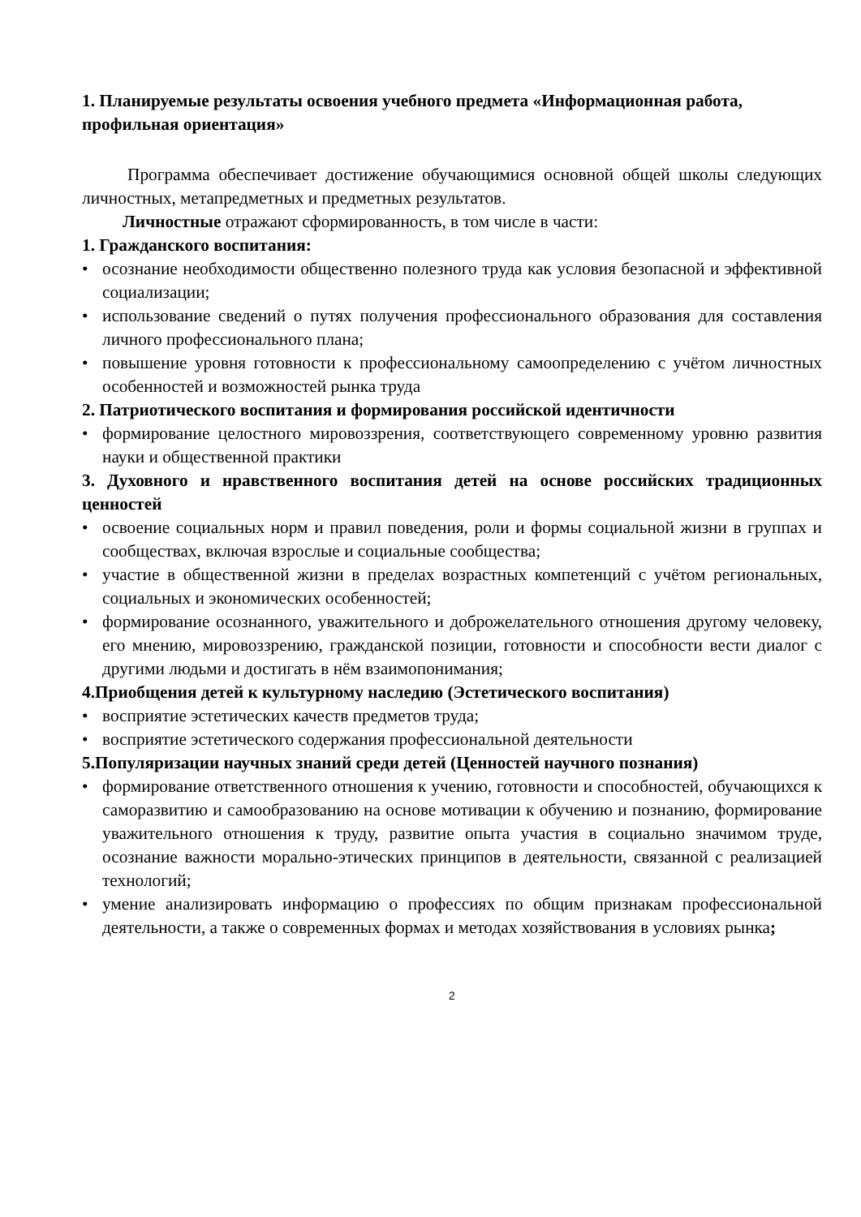1. Планируемые результаты освоения учебного предмета «Информационная работа, профильная ориентация»
Программа обеспечивает достижение обучающимися основной общей школы следующих личностных, метапредметных и предметных результатов.
Личностные отражают сформированность, в том числе в части:
1. Гражданского воспитания:
• осознание необходимости общественно полезного труда как условия безопасной и эффективной социализации;
• использование сведений о путях получения профессионального образования для составления личного профессионального плана;
• повышение уровня готовности к профессиональному самоопределению с учётом личностных особенностей и возможностей рынка труда
2. Патриотического воспитания и формирования российской идентичности
• формирование целостного мировоззрения, соответствующего современному уровню развития науки и общественной практики
3. Духовного и нравственного воспитания детей на основе российских традиционных ценностей
• освоение социальных норм и правил поведения, роли и формы социальной жизни в группах и сообществах, включая взрослые и социальные сообщества;
• участие в общественной жизни в пределах возрастных компетенций с учётом региональных, социальных и экономических особенностей;
• формирование осознанного, уважительного и доброжелательного отношения другому человеку, его мнению, мировоззрению, гражданской позиции, готовности и способности вести диалог с другими людьми и достигать в нём взаимопонимания;
4.Приобщения детей к культурному наследию (Эстетического воспитания)
• восприятие эстетических качеств предметов труда;
• восприятие эстетического содержания профессиональной деятельности
5.Популяризации научных знаний среди детей (Ценностей научного познания)
• формирование ответственного отношения к учению, готовности и способностей, обучающихся к саморазвитию и самообразованию на основе мотивации к обучению и познанию, формирование уважительного отношения к труду, развитие опыта участия в социально значимом труде, осознание важности морально-этических принципов в деятельности, связанной с реализацией технологий;
• умение анализировать информацию о профессиях по общим признакам профессиональной деятельности, а также о современных формах и методах хозяйствования в условиях рынка;
2